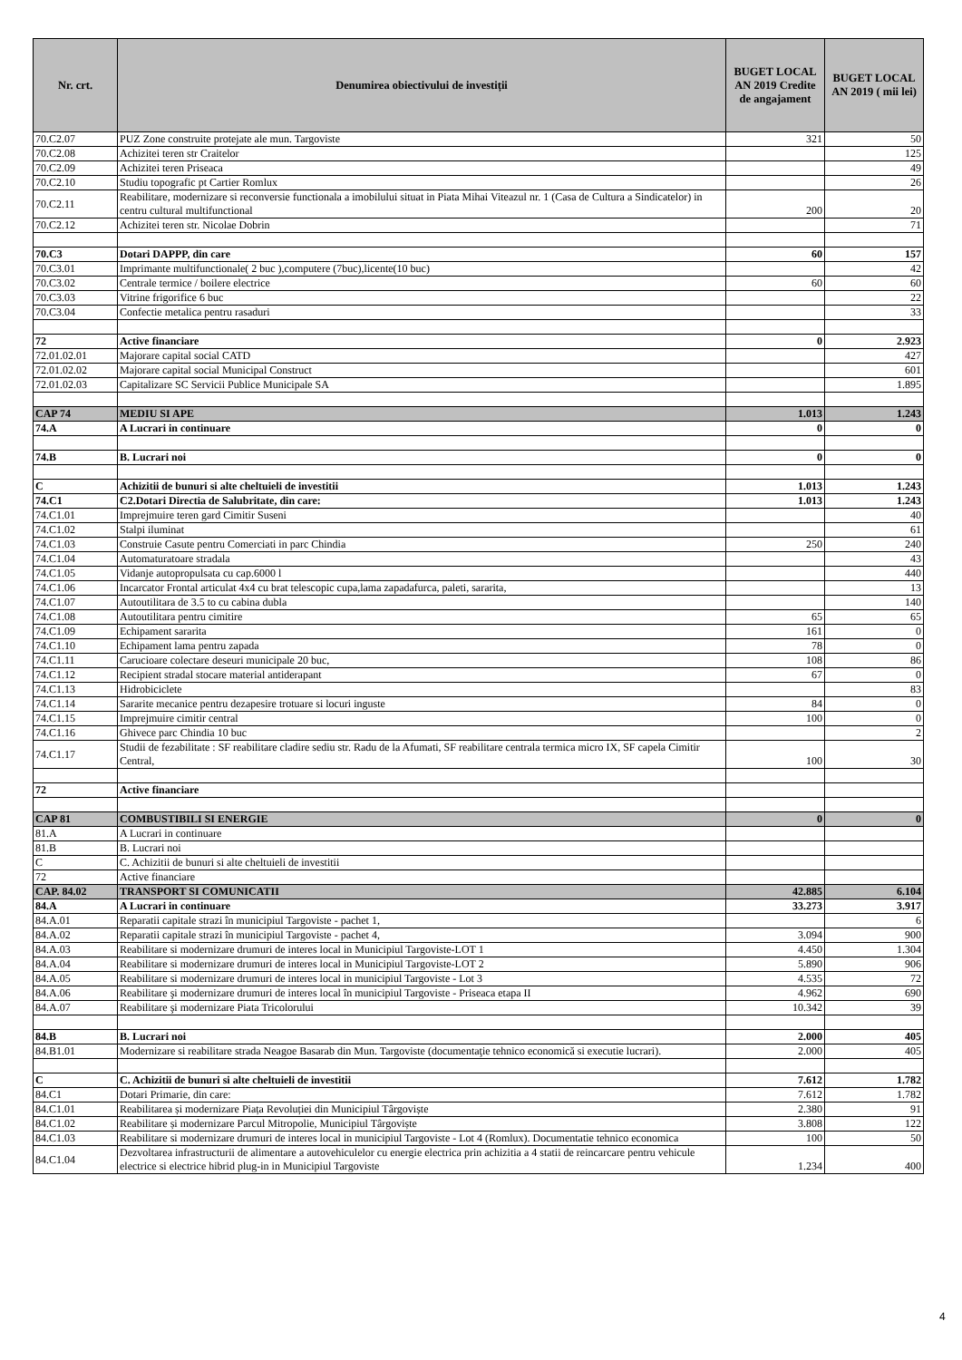| Nr. crt. | Denumirea obiectivului de investiții | BUGET LOCAL AN 2019 Credite de angajament | BUGET LOCAL AN 2019 ( mii lei) |
| --- | --- | --- | --- |
| 70.C2.07 | PUZ Zone construite protejate ale mun. Targoviste | 321 | 50 |
| 70.C2.08 | Achizitei teren str Craitelor | | 125 |
| 70.C2.09 | Achizitei teren Priseaca | | 49 |
| 70.C2.10 | Studiu topografic pt Cartier Romlux | | 26 |
| 70.C2.11 | Reabilitare, modernizare si reconversie functionala a imobilului situat in Piata Mihai Viteazul nr. 1 (Casa de Cultura a Sindicatelor) in centru cultural multifunctional | 200 | 20 |
| 70.C2.12 | Achizitei teren str. Nicolae Dobrin | | 71 |
| 70.C3 | Dotari DAPPP, din care | 60 | 157 |
| 70.C3.01 | Imprimante multifunctionale( 2 buc ),computere (7buc),licente(10 buc) | | 42 |
| 70.C3.02 | Centrale termice / boilere electrice | 60 | 60 |
| 70.C3.03 | Vitrine frigorifice 6 buc | | 22 |
| 70.C3.04 | Confectie metalica pentru rasaduri | | 33 |
| 72 | Active financiare | 0 | 2.923 |
| 72.01.02.01 | Majorare capital social CATD | | 427 |
| 72.01.02.02 | Majorare capital social Municipal Construct | | 601 |
| 72.01.02.03 | Capitalizare SC Servicii Publice Municipale SA | | 1.895 |
| CAP 74 | MEDIU SI APE | 1.013 | 1.243 |
| 74.A | A Lucrari in continuare | 0 | 0 |
| 74.B | B. Lucrari noi | 0 | 0 |
| C | Achizitii de bunuri si alte cheltuieli de investitii | 1.013 | 1.243 |
| 74.C1 | C2.Dotari Directia de Salubritate, din care: | 1.013 | 1.243 |
| 74.C1.01 | Imprejmuire teren gard Cimitir Suseni | | 40 |
| 74.C1.02 | Stalpi iluminat | | 61 |
| 74.C1.03 | Construie Casute pentru Comerciati in parc Chindia | 250 | 240 |
| 74.C1.04 | Automaturatoare stradala | | 43 |
| 74.C1.05 | Vidanje autopropulsata cu cap.6000 l | | 440 |
| 74.C1.06 | Incarcator Frontal articulat 4x4 cu brat telescopic cupa,lama zapadafurca, paleti, sararita, | | 13 |
| 74.C1.07 | Autoutilitara de 3.5 to cu cabina dubla | | 140 |
| 74.C1.08 | Autoutilitara pentru cimitire | 65 | 65 |
| 74.C1.09 | Echipament sararita | 161 | 0 |
| 74.C1.10 | Echipament lama pentru zapada | 78 | 0 |
| 74.C1.11 | Carucioare colectare deseuri municipale 20 buc, | 108 | 86 |
| 74.C1.12 | Recipient stradal stocare material antiderapant | 67 | 0 |
| 74.C1.13 | Hidrobiciclete | | 83 |
| 74.C1.14 | Sararite mecanice pentru dezapesire trotuare si locuri inguste | 84 | 0 |
| 74.C1.15 | Imprejmuire cimitir central | 100 | 0 |
| 74.C1.16 | Ghivece parc Chindia 10 buc | | 2 |
| 74.C1.17 | Studii de fezabilitate : SF reabilitare cladire sediu str. Radu de la Afumati, SF reabilitare centrala termica micro IX, SF capela Cimitir Central, | 100 | 30 |
| 72 | Active financiare | | |
| CAP 81 | COMBUSTIBILI SI ENERGIE | 0 | 0 |
| 81.A | A Lucrari in continuare | | |
| 81.B | B. Lucrari noi | | |
| C | C. Achizitii de bunuri si alte cheltuieli de investitii | | |
| 72 | Active financiare | | |
| CAP. 84.02 | TRANSPORT SI COMUNICATII | 42.885 | 6.104 |
| 84.A | A Lucrari in continuare | 33.273 | 3.917 |
| 84.A.01 | Reparatii capitale strazi în municipiul Targoviste - pachet 1, | | 6 |
| 84.A.02 | Reparatii capitale strazi în municipiul Targoviste - pachet 4, | 3.094 | 900 |
| 84.A.03 | Reabilitare si modernizare drumuri de interes local in Municipiul Targoviste-LOT 1 | 4.450 | 1.304 |
| 84.A.04 | Reabilitare si modernizare drumuri de interes local in Municipiul Targoviste-LOT 2 | 5.890 | 906 |
| 84.A.05 | Reabilitare si modernizare drumuri de interes local in municipiul Targoviste - Lot 3 | 4.535 | 72 |
| 84.A.06 | Reabilitare şi modernizare drumuri de interes local în municipiul Targoviste - Priseaca etapa II | 4.962 | 690 |
| 84.A.07 | Reabilitare şi modernizare Piata Tricolorului | 10.342 | 39 |
| 84.B | B. Lucrari noi | 2.000 | 405 |
| 84.B1.01 | Modernizare si reabilitare strada Neagoe Basarab din Mun. Targoviste (documentaţie tehnico economică si executie lucrari). | 2.000 | 405 |
| C | C. Achizitii de bunuri si alte cheltuieli de investitii | 7.612 | 1.782 |
| 84.C1 | Dotari Primarie, din care: | 7.612 | 1.782 |
| 84.C1.01 | Reabilitarea și modernizare Piața Revoluției din Municipiul Târgoviște | 2.380 | 91 |
| 84.C1.02 | Reabilitare și modernizare Parcul Mitropolie, Municipiul Târgoviște | 3.808 | 122 |
| 84.C1.03 | Reabilitare si modernizare drumuri de interes local in municipiul Targoviste - Lot 4 (Romlux). Documentatie tehnico economica | 100 | 50 |
| 84.C1.04 | Dezvoltarea infrastructurii de alimentare a autovehiculelor cu energie electrica prin achizitia a 4 statii de reincarcare pentru vehicule electrice si electrice hibrid plug-in in Municipiul Targoviste | 1.234 | 400 |
4